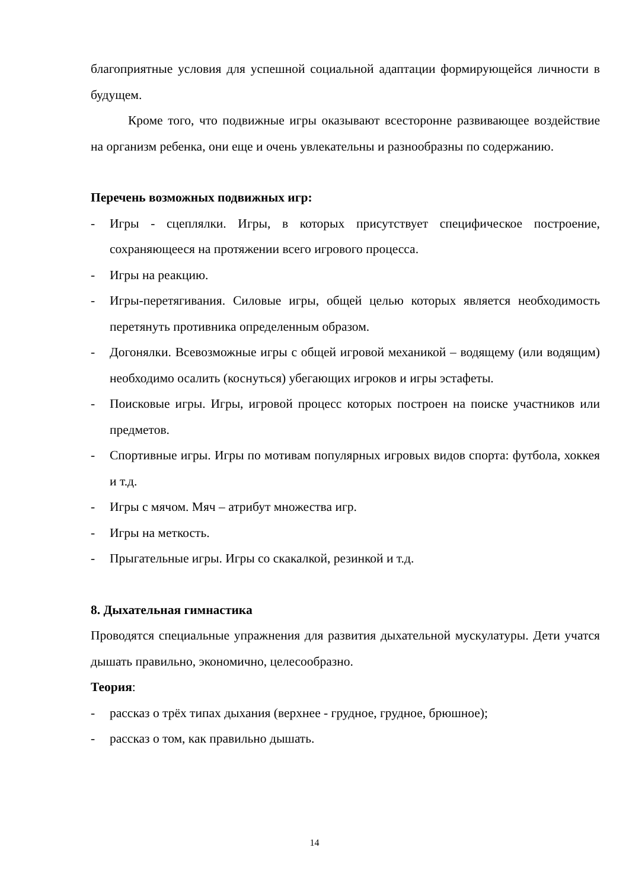благоприятные условия для успешной социальной адаптации формирующейся личности в будущем.
Кроме того, что подвижные игры оказывают всесторонне развивающее воздействие на организм ребенка, они еще и очень увлекательны и разнообразны по содержанию.
Перечень возможных подвижных игр:
- Игры - сцеплялки. Игры, в которых присутствует специфическое построение, сохраняющееся на протяжении всего игрового процесса.
- Игры на реакцию.
- Игры-перетягивания. Силовые игры, общей целью которых является необходимость перетянуть противника определенным образом.
- Догонялки. Всевозможные игры с общей игровой механикой – водящему (или водящим) необходимо осалить (коснуться) убегающих игроков и игры эстафеты.
- Поисковые игры. Игры, игровой процесс которых построен на поиске участников или предметов.
- Спортивные игры. Игры по мотивам популярных игровых видов спорта: футбола, хоккея и т.д.
- Игры с мячом. Мяч – атрибут множества игр.
- Игры на меткость.
- Прыгательные игры. Игры со скакалкой, резинкой и т.д.
8. Дыхательная гимнастика
Проводятся специальные упражнения для развития дыхательной мускулатуры. Дети учатся дышать правильно, экономично, целесообразно.
Теория:
- рассказ о трёх типах дыхания (верхнее - грудное, грудное, брюшное);
- рассказ о том, как правильно дышать.
14